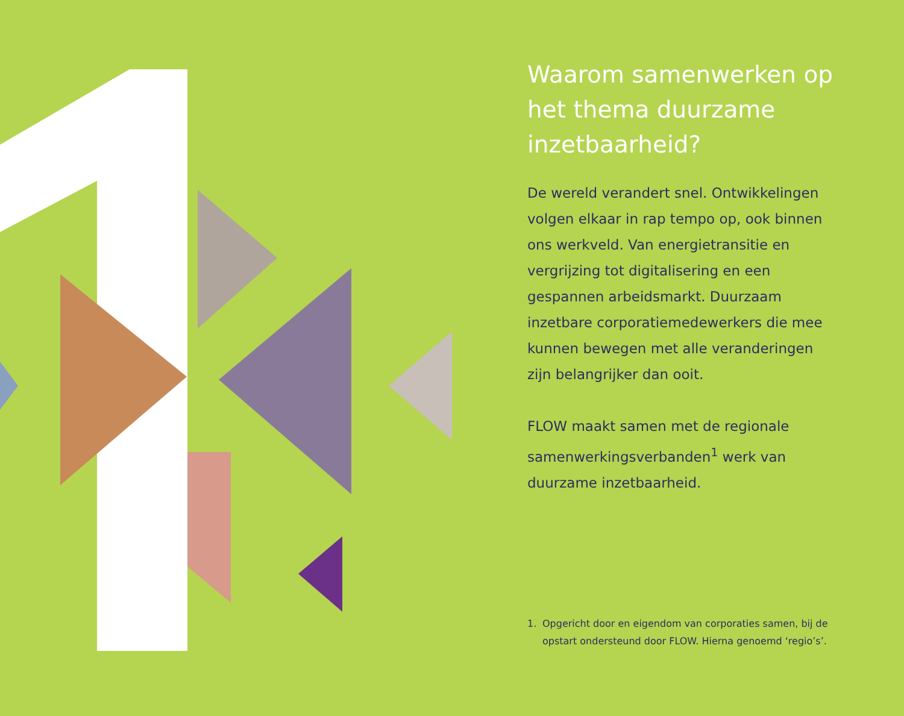Waarom samenwerken op het thema duurzame inzetbaarheid?
De wereld verandert snel. Ontwikkelingen volgen elkaar in rap tempo op, ook binnen ons werkveld. Van energietransitie en vergrijzing tot digitalisering en een gespannen arbeidsmarkt. Duurzaam inzetbare corporatiemedewerkers die mee kunnen bewegen met alle veranderingen zijn belangrijker dan ooit.
FLOW maakt samen met de regionale samenwerkingsverbanden<sup>1</sup> werk van duurzame inzetbaarheid.
1. Opgericht door en eigendom van corporaties samen, bij de opstart ondersteund door FLOW. Hierna genoemd ‘regio’s’.